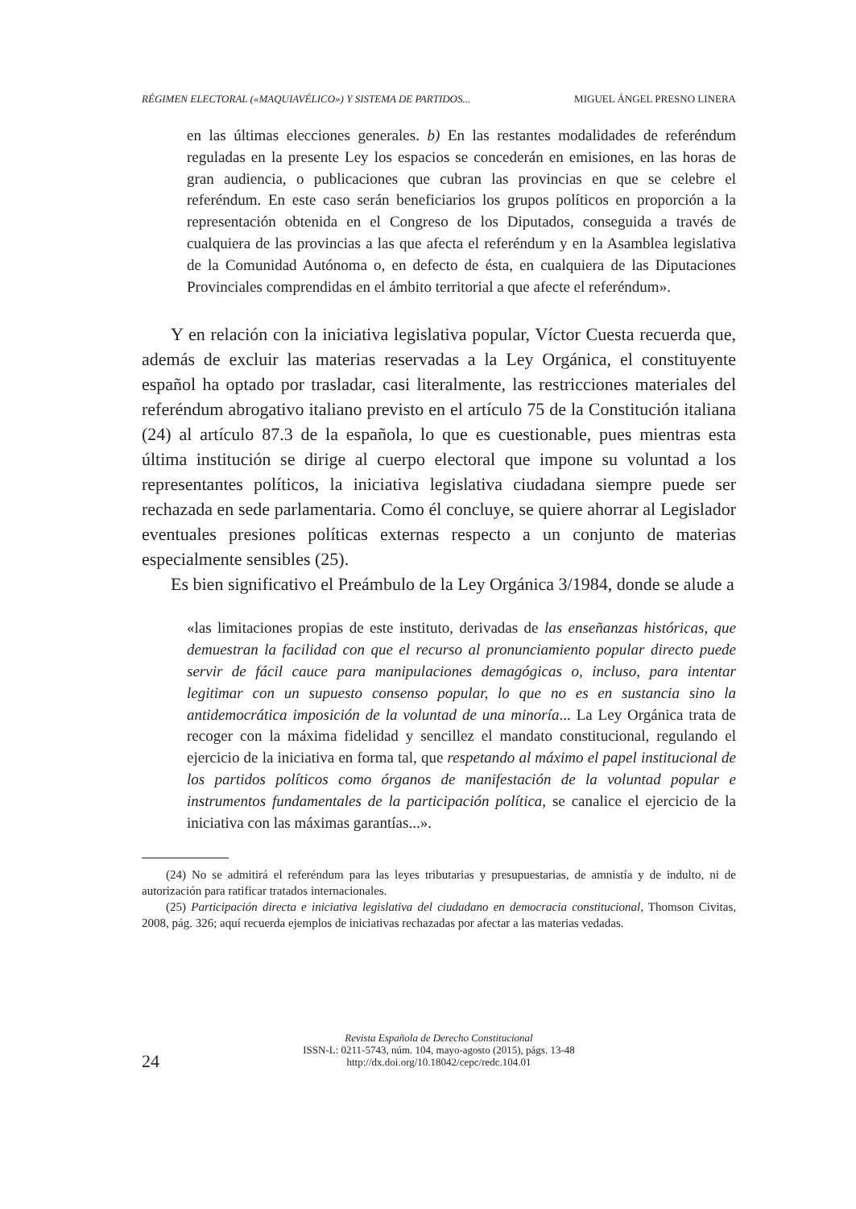RÉGIMEN ELECTORAL («MAQUIAVÉLICO») Y SISTEMA DE PARTIDOS... MIGUEL ÁNGEL PRESNO LINERA
en las últimas elecciones generales. b) En las restantes modalidades de referéndum reguladas en la presente Ley los espacios se concederán en emisiones, en las horas de gran audiencia, o publicaciones que cubran las provincias en que se celebre el referéndum. En este caso serán beneficiarios los grupos políticos en proporción a la representación obtenida en el Congreso de los Diputados, conseguida a través de cualquiera de las provincias a las que afecta el referéndum y en la Asamblea legislativa de la Comunidad Autónoma o, en defecto de ésta, en cualquiera de las Diputaciones Provinciales comprendidas en el ámbito territorial a que afecte el referéndum».
Y en relación con la iniciativa legislativa popular, Víctor Cuesta recuerda que, además de excluir las materias reservadas a la Ley Orgánica, el constituyente español ha optado por trasladar, casi literalmente, las restricciones materiales del referéndum abrogativo italiano previsto en el artículo 75 de la Constitución italiana (24) al artículo 87.3 de la española, lo que es cuestionable, pues mientras esta última institución se dirige al cuerpo electoral que impone su voluntad a los representantes políticos, la iniciativa legislativa ciudadana siempre puede ser rechazada en sede parlamentaria. Como él concluye, se quiere ahorrar al Legislador eventuales presiones políticas externas respecto a un conjunto de materias especialmente sensibles (25).
Es bien significativo el Preámbulo de la Ley Orgánica 3/1984, donde se alude a
«las limitaciones propias de este instituto, derivadas de las enseñanzas históricas, que demuestran la facilidad con que el recurso al pronunciamiento popular directo puede servir de fácil cauce para manipulaciones demagógicas o, incluso, para intentar legitimar con un supuesto consenso popular, lo que no es en sustancia sino la antidemocrática imposición de la voluntad de una minoría... La Ley Orgánica trata de recoger con la máxima fidelidad y sencillez el mandato constitucional, regulando el ejercicio de la iniciativa en forma tal, que respetando al máximo el papel institucional de los partidos políticos como órganos de manifestación de la voluntad popular e instrumentos fundamentales de la participación política, se canalice el ejercicio de la iniciativa con las máximas garantías...».
(24) No se admitirá el referéndum para las leyes tributarias y presupuestarias, de amnistía y de indulto, ni de autorización para ratificar tratados internacionales.
(25) Participación directa e iniciativa legislativa del ciudadano en democracia constitucional, Thomson Civitas, 2008, pág. 326; aquí recuerda ejemplos de iniciativas rechazadas por afectar a las materias vedadas.
Revista Española de Derecho Constitucional
ISSN-L: 0211-5743, núm. 104, mayo-agosto (2015), págs. 13-48
http://dx.doi.org/10.18042/cepc/redc.104.01
24